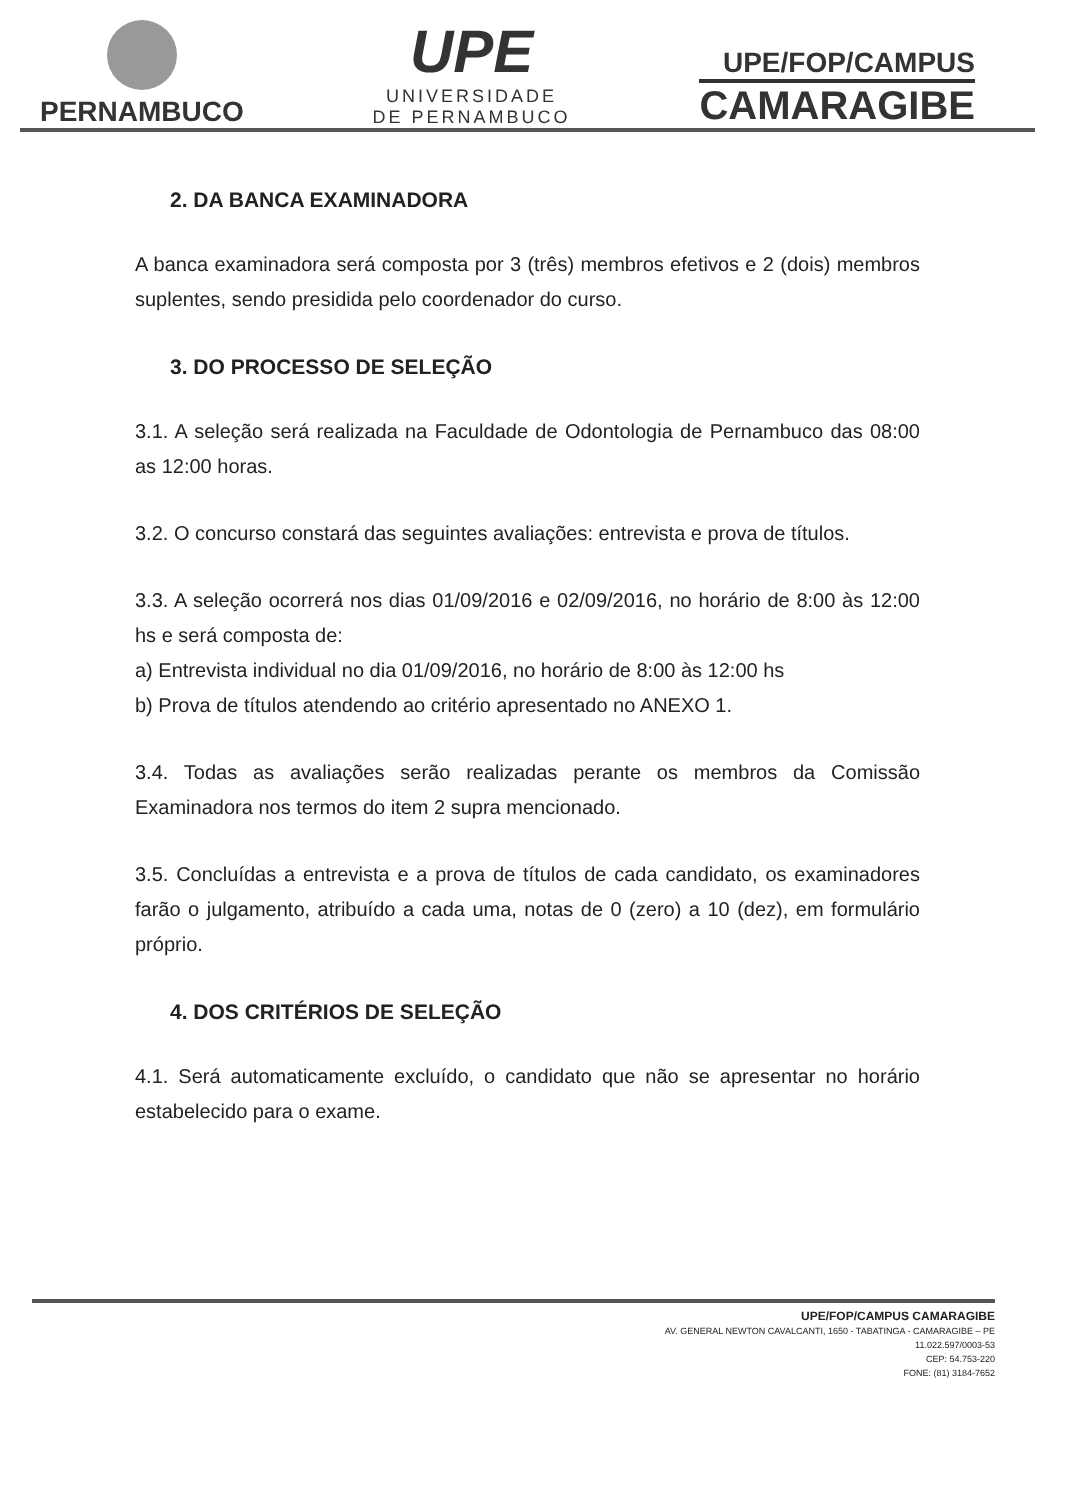PERNAMBUCO
UPE
UNIVERSIDADE
DE PERNAMBUCO
UPE/FOP/CAMPUS
CAMARAGIBE
2. DA BANCA EXAMINADORA
A banca examinadora será composta por 3 (três) membros efetivos e 2 (dois) membros suplentes, sendo presidida pelo coordenador do curso.
3. DO PROCESSO DE SELEÇÃO
3.1. A seleção será realizada na Faculdade de Odontologia de Pernambuco das 08:00 as 12:00 horas.
3.2. O concurso constará das seguintes avaliações: entrevista e prova de títulos.
3.3. A seleção ocorrerá nos dias 01/09/2016 e 02/09/2016, no horário de 8:00 às 12:00 hs e será composta de:
a) Entrevista individual no dia 01/09/2016, no horário de 8:00 às 12:00 hs
b) Prova de títulos atendendo ao critério apresentado no ANEXO 1.
3.4. Todas as avaliações serão realizadas perante os membros da Comissão Examinadora nos termos do item 2 supra mencionado.
3.5. Concluídas a entrevista e a prova de títulos de cada candidato, os examinadores farão o julgamento, atribuído a cada uma, notas de 0 (zero) a 10 (dez), em formulário próprio.
4. DOS CRITÉRIOS DE SELEÇÃO
4.1. Será automaticamente excluído, o candidato que não se apresentar no horário estabelecido para o exame.
UPE/FOP/CAMPUS CAMARAGIBE
AV. GENERAL NEWTON CAVALCANTI, 1650 - TABATINGA - CAMARAGIBE – PE
11.022.597/0003-53
CEP: 54.753-220
FONE: (81) 3184-7652